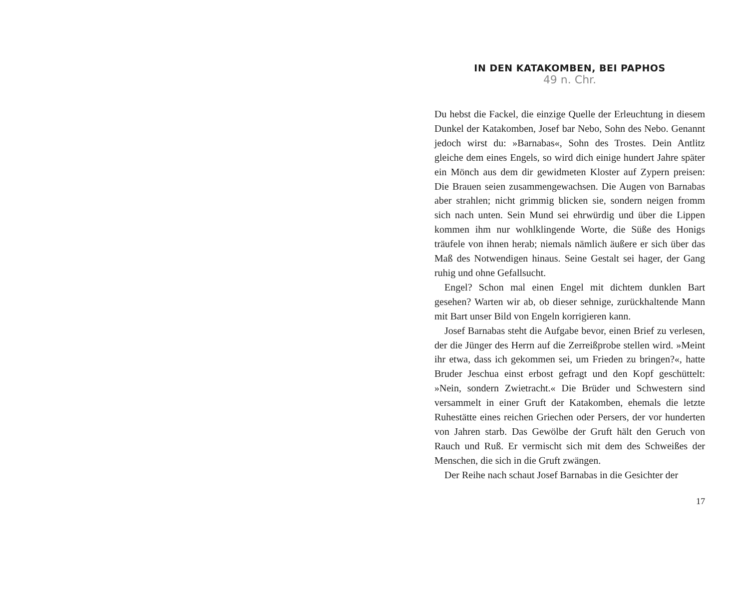IN DEN KATAKOMBEN, BEI PAPHOS
49 n. Chr.
Du hebst die Fackel, die einzige Quelle der Erleuchtung in diesem Dunkel der Katakomben, Josef bar Nebo, Sohn des Nebo. Genannt jedoch wirst du: »Barnabas«, Sohn des Trostes. Dein Antlitz gleiche dem eines Engels, so wird dich einige hundert Jahre später ein Mönch aus dem dir gewidmeten Kloster auf Zypern preisen: Die Brauen seien zusammengewachsen. Die Augen von Barnabas aber strahlen; nicht grimmig blicken sie, sondern neigen fromm sich nach unten. Sein Mund sei ehrwürdig und über die Lippen kommen ihm nur wohlklingende Worte, die Süße des Honigs träufele von ihnen herab; niemals nämlich äußere er sich über das Maß des Notwendigen hinaus. Seine Gestalt sei hager, der Gang ruhig und ohne Gefallsucht.
Engel? Schon mal einen Engel mit dichtem dunklen Bart gesehen? Warten wir ab, ob dieser sehnige, zurückhaltende Mann mit Bart unser Bild von Engeln korrigieren kann.
Josef Barnabas steht die Aufgabe bevor, einen Brief zu verlesen, der die Jünger des Herrn auf die Zerreißprobe stellen wird. »Meint ihr etwa, dass ich gekommen sei, um Frieden zu bringen?«, hatte Bruder Jeschua einst erbost gefragt und den Kopf geschüttelt: »Nein, sondern Zwietracht.« Die Brüder und Schwestern sind versammelt in einer Gruft der Katakomben, ehemals die letzte Ruhestätte eines reichen Griechen oder Persers, der vor hunderten von Jahren starb. Das Gewölbe der Gruft hält den Geruch von Rauch und Ruß. Er vermischt sich mit dem des Schweißes der Menschen, die sich in die Gruft zwängen.
Der Reihe nach schaut Josef Barnabas in die Gesichter der
17